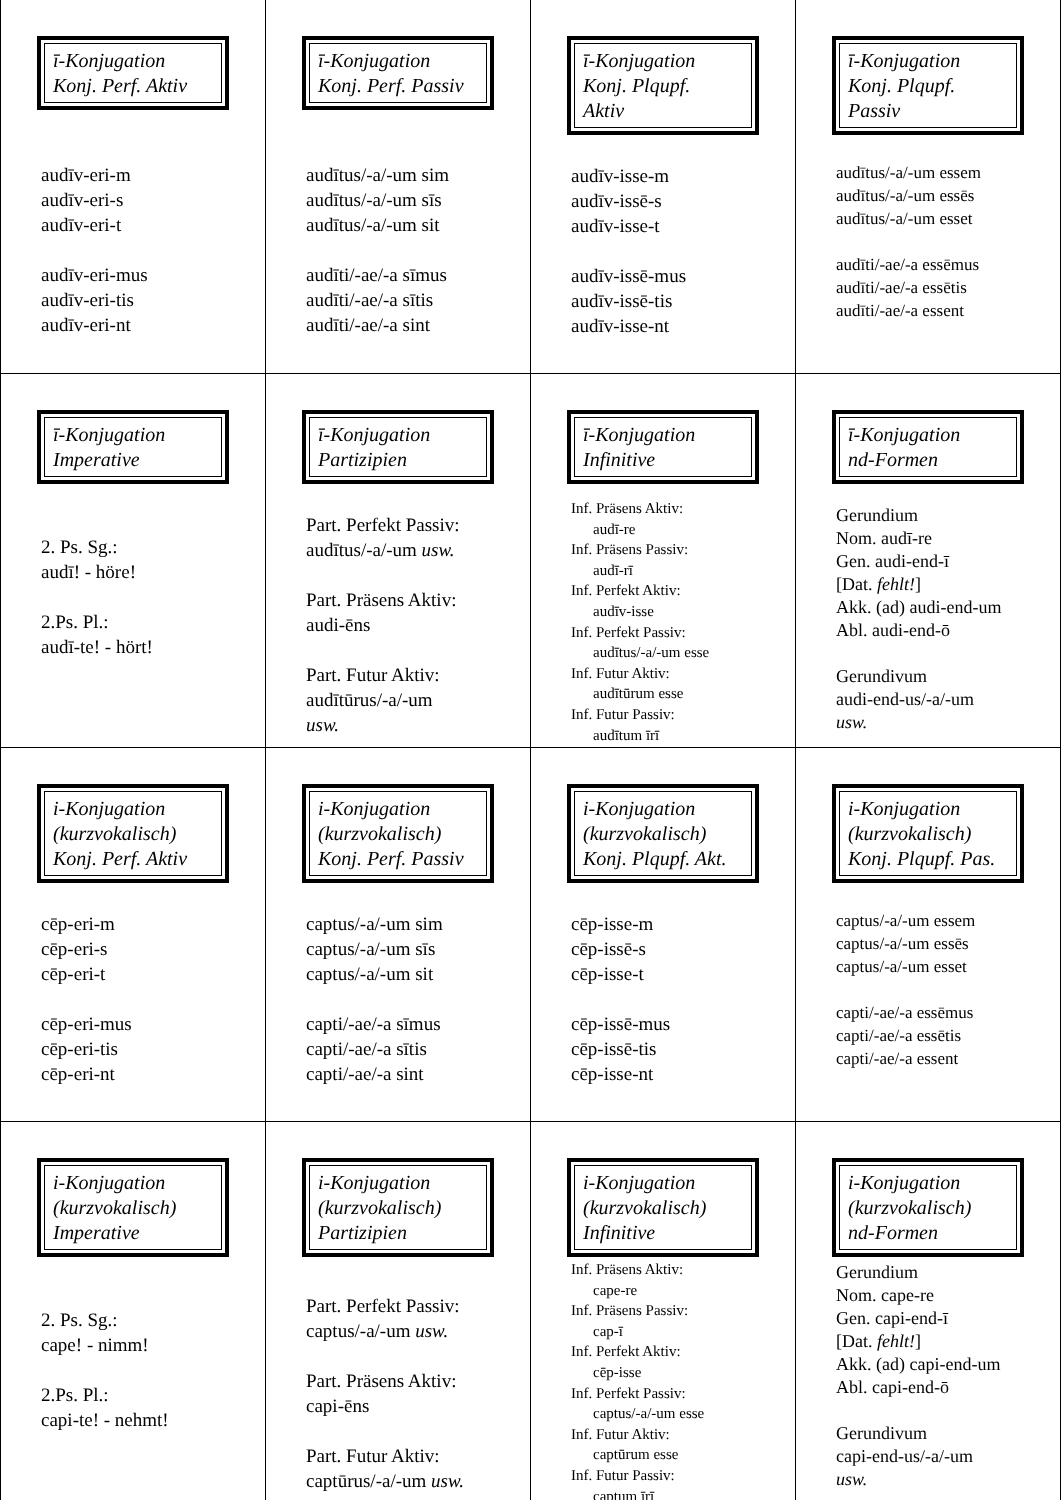| ī-Konjugation Konj. Perf. Aktiv audīv-eri-m audīv-eri-s audīv-eri-t audīv-eri-mus audīv-eri-tis audīv-eri-nt | ī-Konjugation Konj. Perf. Passiv audītus/-a/-um sim audītus/-a/-um sīs audītus/-a/-um sit audīti/-ae/-a sīmus audīti/-ae/-a sītis audīti/-ae/-a sint | ī-Konjugation Konj. Plqupf. Aktiv audīv-isse-m audīv-issē-s audīv-isse-t audīv-issē-mus audīv-issē-tis audīv-isse-nt | ī-Konjugation Konj. Plqupf. Passiv audītus/-a/-um essem audītus/-a/-um essēs audītus/-a/-um esset audīti/-ae/-a essēmus audīti/-ae/-a essētis audīti/-ae/-a essent |
| ī-Konjugation Imperative 2. Ps. Sg.: audī! - höre! 2.Ps. Pl.: audī-te! - hört! | ī-Konjugation Partizipien Part. Perfekt Passiv: audītus/-a/-um usw. Part. Präsens Aktiv: audi-ēns Part. Futur Aktiv: audītūrus/-a/-um usw. | ī-Konjugation Infinitive Inf. Präsens Aktiv: audī-re Inf. Präsens Passiv: audī-rī Inf. Perfekt Aktiv: audīv-isse Inf. Perfekt Passiv: audītus/-a/-um esse Inf. Futur Aktiv: audītūrum esse Inf. Futur Passiv: audītum īrī | ī-Konjugation nd-Formen Gerundium Nom. audī-re Gen. audi-end-ī [Dat. fehlt! ] Akk. (ad) audi-end-um Abl. audi-end-ō Gerundivum audi-end-us/-a/-um usw. |
| i-Konjugation (kurzvokalisch) Konj. Perf. Aktiv cēp-eri-m cēp-eri-s cēp-eri-t cēp-eri-mus cēp-eri-tis cēp-eri-nt | i-Konjugation (kurzvokalisch) Konj. Perf. Passiv captus/-a/-um sim captus/-a/-um sīs captus/-a/-um sit capti/-ae/-a sīmus capti/-ae/-a sītis capti/-ae/-a sint | i-Konjugation (kurzvokalisch) Konj. Plqupf. Akt. cēp-isse-m cēp-issē-s cēp-isse-t cēp-issē-mus cēp-issē-tis cēp-isse-nt | i-Konjugation (kurzvokalisch) Konj. Plqupf. Pas. captus/-a/-um essem captus/-a/-um essēs captus/-a/-um esset capti/-ae/-a essēmus capti/-ae/-a essētis capti/-ae/-a essent |
| i-Konjugation (kurzvokalisch) Imperative 2. Ps. Sg.: cape! - nimm! 2.Ps. Pl.: capi-te! - nehmt! | i-Konjugation (kurzvokalisch) Partizipien Part. Perfekt Passiv: captus/-a/-um usw. Part. Präsens Aktiv: capi-ēns Part. Futur Aktiv: captūrus/-a/-um usw. | i-Konjugation (kurzvokalisch) Infinitive Inf. Präsens Aktiv: cape-re Inf. Präsens Passiv: cap-ī Inf. Perfekt Aktiv: cēp-isse Inf. Perfekt Passiv: captus/-a/-um esse Inf. Futur Aktiv: captūrum esse Inf. Futur Passiv: captum īrī | i-Konjugation (kurzvokalisch) nd-Formen Gerundium Nom. cape-re Gen. capi-end-ī [Dat. fehlt! ] Akk. (ad) capi-end-um Abl. capi-end-ō Gerundivum capi-end-us/-a/-um usw. |